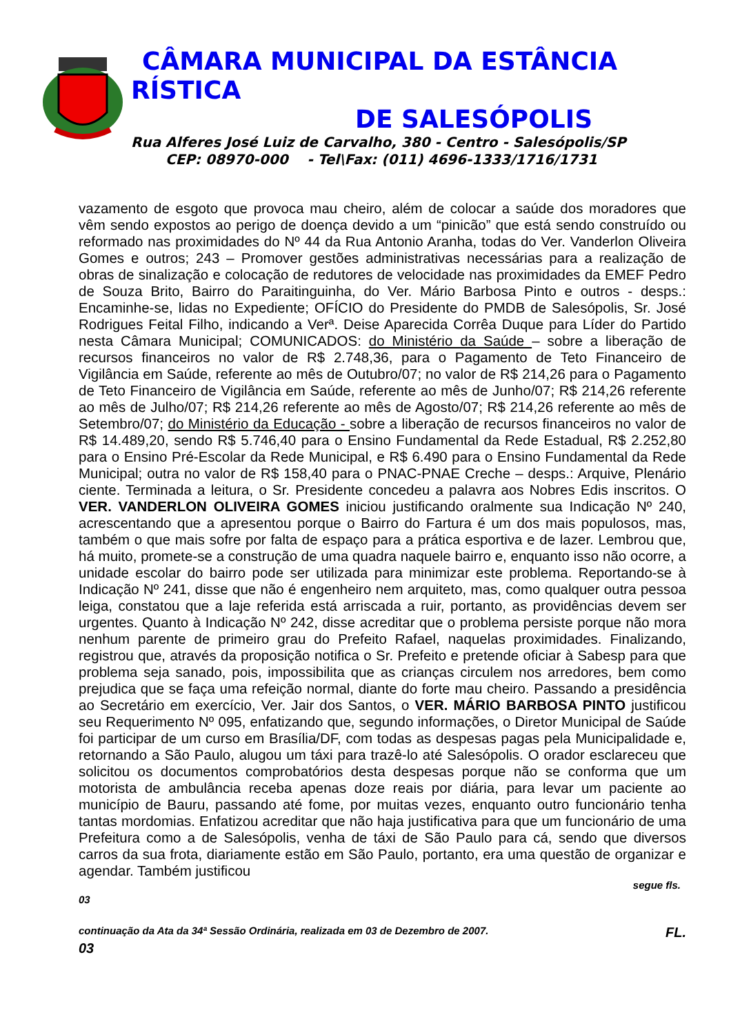CÂMARA MUNICIPAL DA ESTÂNCIA
RÍSTICA
DE SALESÓPOLIS
Rua Alferes José Luiz de Carvalho, 380 - Centro - Salesópolis/SP
CEP: 08970-000 - Tel\Fax: (011) 4696-1333/1716/1731
vazamento de esgoto que provoca mau cheiro, além de colocar a saúde dos moradores que vêm sendo expostos ao perigo de doença devido a um “pinicão” que está sendo construído ou reformado nas proximidades do Nº 44 da Rua Antonio Aranha, todas do Ver. Vanderlon Oliveira Gomes e outros; 243 – Promover gestões administrativas necessárias para a realização de obras de sinalização e colocação de redutores de velocidade nas proximidades da EMEF Pedro de Souza Brito, Bairro do Paraitinguinha, do Ver. Mário Barbosa Pinto e outros - desps.: Encaminhe-se, lidas no Expediente; OFÍCIO do Presidente do PMDB de Salesópolis, Sr. José Rodrigues Feital Filho, indicando a Verª. Deise Aparecida Corrêa Duque para Líder do Partido nesta Câmara Municipal; COMUNICADOS: do Ministério da Saúde – sobre a liberação de recursos financeiros no valor de R$ 2.748,36, para o Pagamento de Teto Financeiro de Vigilância em Saúde, referente ao mês de Outubro/07; no valor de R$ 214,26 para o Pagamento de Teto Financeiro de Vigilância em Saúde, referente ao mês de Junho/07; R$ 214,26 referente ao mês de Julho/07; R$ 214,26 referente ao mês de Agosto/07; R$ 214,26 referente ao mês de Setembro/07; do Ministério da Educação - sobre a liberação de recursos financeiros no valor de R$ 14.489,20, sendo R$ 5.746,40 para o Ensino Fundamental da Rede Estadual, R$ 2.252,80 para o Ensino Pré-Escolar da Rede Municipal, e R$ 6.490 para o Ensino Fundamental da Rede Municipal; outra no valor de R$ 158,40 para o PNAC-PNAE Creche – desps.: Arquive, Plenário ciente. Terminada a leitura, o Sr. Presidente concedeu a palavra aos Nobres Edis inscritos. O VER. VANDERLON OLIVEIRA GOMES iniciou justificando oralmente sua Indicação Nº 240, acrescentando que a apresentou porque o Bairro do Fartura é um dos mais populosos, mas, também o que mais sofre por falta de espaço para a prática esportiva e de lazer. Lembrou que, há muito, promete-se a construção de uma quadra naquele bairro e, enquanto isso não ocorre, a unidade escolar do bairro pode ser utilizada para minimizar este problema. Reportando-se à Indicação Nº 241, disse que não é engenheiro nem arquiteto, mas, como qualquer outra pessoa leiga, constatou que a laje referida está arriscada a ruir, portanto, as providências devem ser urgentes. Quanto à Indicação Nº 242, disse acreditar que o problema persiste porque não mora nenhum parente de primeiro grau do Prefeito Rafael, naquelas proximidades. Finalizando, registrou que, através da proposição notifica o Sr. Prefeito e pretende oficiar à Sabesp para que problema seja sanado, pois, impossibilita que as crianças circulem nos arredores, bem como prejudica que se faça uma refeição normal, diante do forte mau cheiro. Passando a presidência ao Secretário em exercício, Ver. Jair dos Santos, o VER. MÁRIO BARBOSA PINTO justificou seu Requerimento Nº 095, enfatizando que, segundo informações, o Diretor Municipal de Saúde foi participar de um curso em Brasília/DF, com todas as despesas pagas pela Municipalidade e, retornando a São Paulo, alugou um táxi para trazê-lo até Salesópolis. O orador esclareceu que solicitou os documentos comprobatórios desta despesas porque não se conforma que um motorista de ambulância receba apenas doze reais por diária, para levar um paciente ao município de Bauru, passando até fome, por muitas vezes, enquanto outro funcionário tenha tantas mordomias. Enfatizou acreditar que não haja justificativa para que um funcionário de uma Prefeitura como a de Salesópolis, venha de táxi de São Paulo para cá, sendo que diversos carros da sua frota, diariamente estão em São Paulo, portanto, era uma questão de organizar e agendar. Também justificou
segue fls.
03
continuação da Ata da 34ª Sessão Ordinária, realizada em 03 de Dezembro de 2007. FL.
03